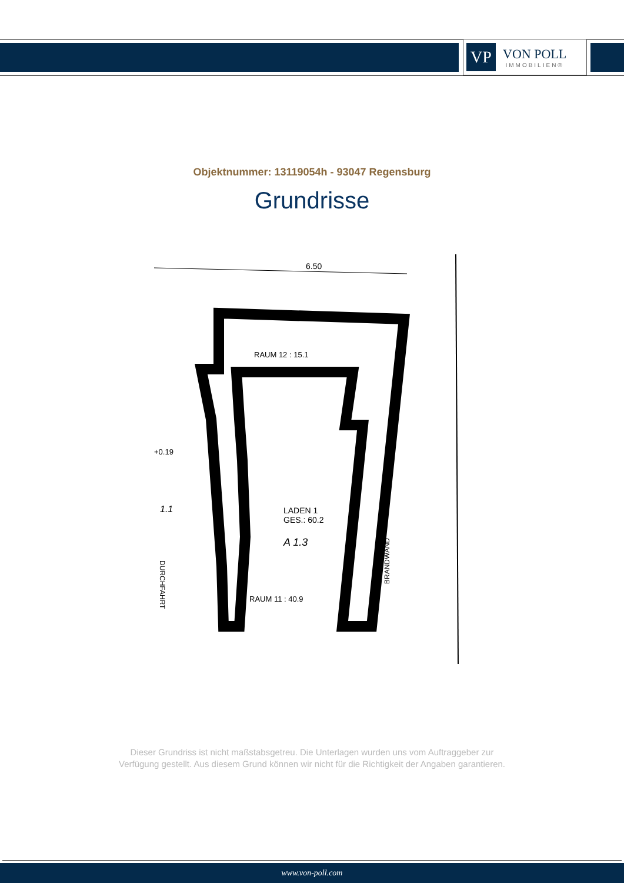VP
VON POLL
IMMOBILIEN®
Objektnummer: 13119054h - 93047 Regensburg
Grundrisse
6.50
RAUM 12 : 15.1
LADEN 1
GES.: 60.2
A 1.3
RAUM 11 : 40.9
+0.19
1.1
DURCHFAHRT
BRANDWAND
Dieser Grundriss ist nicht maßstabsgetreu. Die Unterlagen wurden uns vom Auftraggeber zur Verfügung gestellt. Aus diesem Grund können wir nicht für die Richtigkeit der Angaben garantieren.
www.von-poll.com